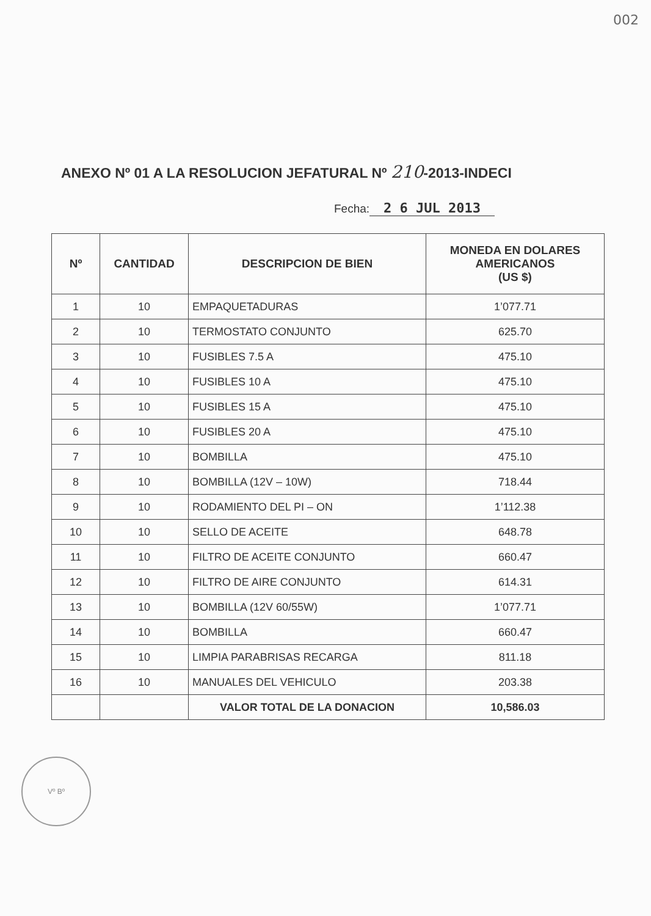002
ANEXO Nº 01 A LA RESOLUCION JEFATURAL Nº 210-2013-INDECI
Fecha: 2 6 JUL 2013
| Nº | CANTIDAD | DESCRIPCION DE BIEN | MONEDA EN DOLARES AMERICANOS (US $) |
| --- | --- | --- | --- |
| 1 | 10 | EMPAQUETADURAS | 1’077.71 |
| 2 | 10 | TERMOSTATO CONJUNTO | 625.70 |
| 3 | 10 | FUSIBLES 7.5 A | 475.10 |
| 4 | 10 | FUSIBLES 10 A | 475.10 |
| 5 | 10 | FUSIBLES 15 A | 475.10 |
| 6 | 10 | FUSIBLES 20 A | 475.10 |
| 7 | 10 | BOMBILLA | 475.10 |
| 8 | 10 | BOMBILLA (12V – 10W) | 718.44 |
| 9 | 10 | RODAMIENTO DEL PI – ON | 1’112.38 |
| 10 | 10 | SELLO DE ACEITE | 648.78 |
| 11 | 10 | FILTRO DE ACEITE CONJUNTO | 660.47 |
| 12 | 10 | FILTRO DE AIRE CONJUNTO | 614.31 |
| 13 | 10 | BOMBILLA (12V 60/55W) | 1’077.71 |
| 14 | 10 | BOMBILLA | 660.47 |
| 15 | 10 | LIMPIA PARABRISAS RECARGA | 811.18 |
| 16 | 10 | MANUALES DEL VEHICULO | 203.38 |
| | | VALOR TOTAL DE LA DONACION | 10,586.03 |
Vº Bº